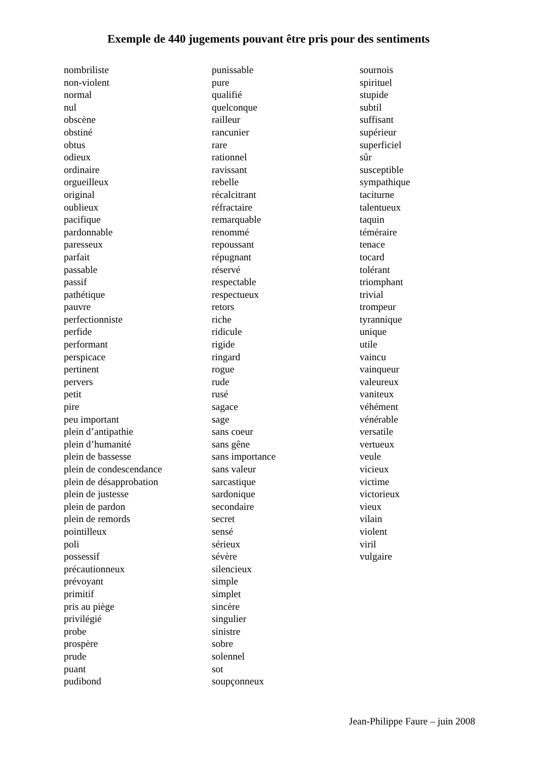Exemple de 440 jugements pouvant être pris pour des sentiments
nombriliste
non-violent
normal
nul
obscène
obstiné
obtus
odieux
ordinaire
orgueilleux
original
oublieux
pacifique
pardonnable
paresseux
parfait
passable
passif
pathétique
pauvre
perfectionniste
perfide
performant
perspicace
pertinent
pervers
petit
pire
peu important
plein d’antipathie
plein d’humanité
plein de bassesse
plein de condescendance
plein de désapprobation
plein de justesse
plein de pardon
plein de remords
pointilleux
poli
possessif
précautionneux
prévoyant
primitif
pris au piège
privilégié
probe
prospère
prude
puant
pudibond
punissable
pure
qualifié
quelconque
railleur
rancunier
rare
rationnel
ravissant
rebelle
récalcitrant
réfractaire
remarquable
renommé
repoussant
répugnant
réservé
respectable
respectueux
retors
riche
ridicule
rigide
ringard
rogue
rude
rusé
sagace
sage
sans coeur
sans gêne
sans importance
sans valeur
sarcastique
sardonique
secondaire
secret
sensé
sérieux
sévère
silencieux
simple
simplet
sincère
singulier
sinistre
sobre
solennel
sot
soupçonneux
sournois
spirituel
stupide
subtil
suffisant
supérieur
superficiel
sûr
susceptible
sympathique
taciturne
talentueux
taquin
téméraire
tenace
tocard
tolérant
triomphant
trivial
trompeur
tyrannique
unique
utile
vaincu
vainqueur
valeureux
vaniteux
véhément
vénérable
versatile
vertueux
veule
vicieux
victime
victorieux
vieux
vilain
violent
viril
vulgaire
Jean-Philippe Faure – juin 2008